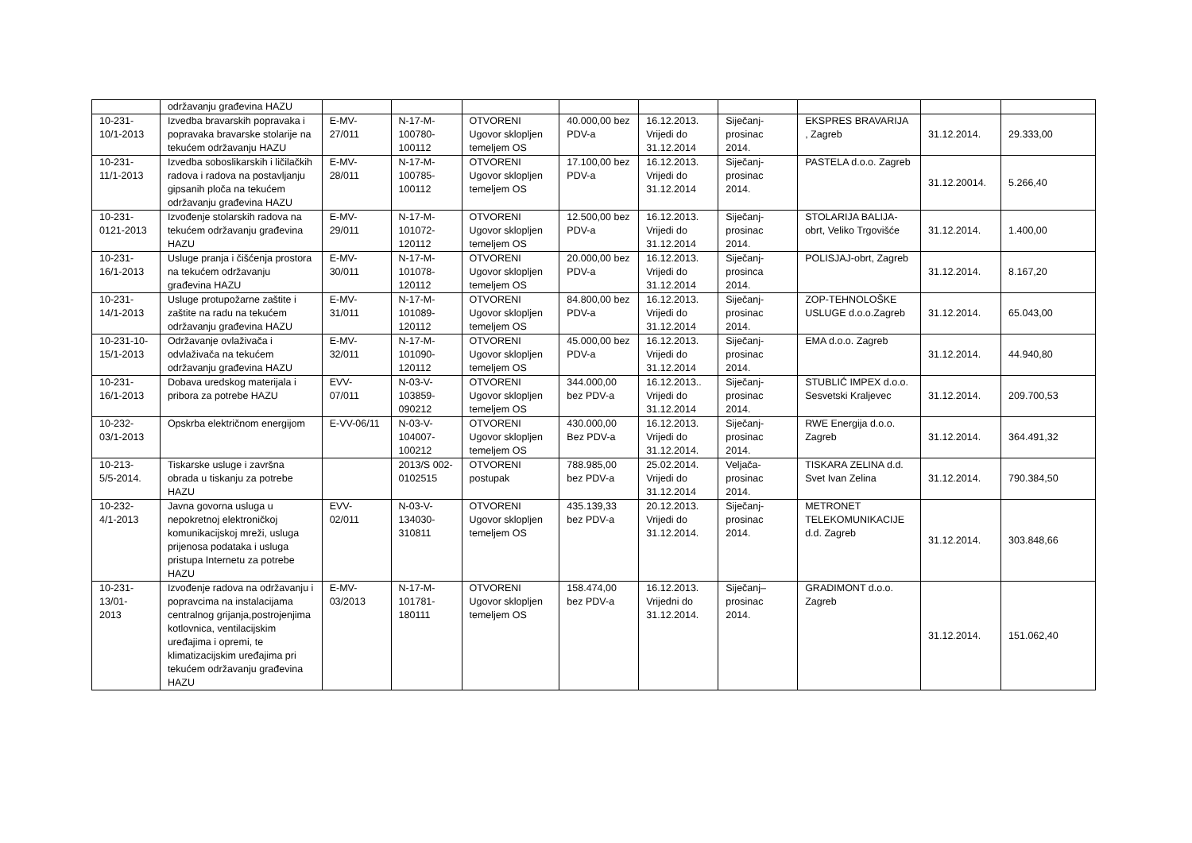| | održavanju građevina HAZU | | | | | | | | | |
| 10-231- 10/1-2013 | Izvedba bravarskih popravaka i popravaka bravarske stolarije na tekućem održavanju HAZU | E-MV- 27/011 | N-17-M- 100780- 100112 | OTVORENI Ugovor sklopljen temeljem OS | 40.000,00 bez PDV-a | 16.12.2013. Vrijedi do 31.12.2014 | Siječanj- prosinac 2014. | EKSPRES BRAVARIJA , Zagreb | 31.12.2014. | 29.333,00 |
| 10-231- 11/1-2013 | Izvedba soboslikarskih i ličilačkih radova i radova na postavljanju gipsanih ploča na tekućem održavanju građevina HAZU | E-MV- 28/011 | N-17-M- 100785- 100112 | OTVORENI Ugovor sklopljen temeljem OS | 17.100,00 bez PDV-a | 16.12.2013. Vrijedi do 31.12.2014 | Siječanj- prosinac 2014. | PASTELA d.o.o. Zagreb | 31.12.20014. | 5.266,40 |
| 10-231- 0121-2013 | Izvođenje stolarskih radova na tekućem održavanju građevina HAZU | E-MV- 29/011 | N-17-M- 101072- 120112 | OTVORENI Ugovor sklopljen temeljem OS | 12.500,00 bez PDV-a | 16.12.2013. Vrijedi do 31.12.2014 | Siječanj- prosinac 2014. | STOLARIJA BALIJA-obrt, Veliko Trgovišće | 31.12.2014. | 1.400,00 |
| 10-231- 16/1-2013 | Usluge pranja i čišćenja prostora na tekućem održavanju građevina HAZU | E-MV- 30/011 | N-17-M- 101078- 120112 | OTVORENI Ugovor sklopljen temeljem OS | 20.000,00 bez PDV-a | 16.12.2013. Vrijedi do 31.12.2014 | Siječanj- prosinca 2014. | POLISJAJ-obrt, Zagreb | 31.12.2014. | 8.167,20 |
| 10-231- 14/1-2013 | Usluge protupožarne zaštite i zaštite na radu na tekućem održavanju građevina HAZU | E-MV- 31/011 | N-17-M- 101089- 120112 | OTVORENI Ugovor sklopljen temeljem OS | 84.800,00 bez PDV-a | 16.12.2013. Vrijedi do 31.12.2014 | Siječanj- prosinac 2014. | ZOP-TEHNOLOŠKE USLUGE d.o.o.Zagreb | 31.12.2014. | 65.043,00 |
| 10-231-10- 15/1-2013 | Održavanje ovlaživača i odvlaživača na tekućem održavanju građevina HAZU | E-MV- 32/011 | N-17-M- 101090- 120112 | OTVORENI Ugovor sklopljen temeljem OS | 45.000,00 bez PDV-a | 16.12.2013. Vrijedi do 31.12.2014 | Siječanj- prosinac 2014. | EMA d.o.o. Zagreb | 31.12.2014. | 44.940,80 |
| 10-231- 16/1-2013 | Dobava uredskog materijala i pribora za potrebe HAZU | EVV- 07/011 | N-03-V- 103859- 090212 | OTVORENI Ugovor sklopljen temeljem OS | 344.000,00 bez PDV-a | 16.12.2013.. Vrijedi do 31.12.2014 | Siječanj- prosinac 2014. | STUBLIĆ IMPEX d.o.o. Sesvetski Kraljevec | 31.12.2014. | 209.700,53 |
| 10-232- 03/1-2013 | Opskrba električnom energijom | E-VV-06/11 | N-03-V- 104007- 100212 | OTVORENI Ugovor sklopljen temeljem OS | 430.000,00 Bez PDV-a | 16.12.2013. Vrijedi do 31.12.2014. | Siječanj- prosinac 2014. | RWE Energija d.o.o. Zagreb | 31.12.2014. | 364.491,32 |
| 10-213- 5/5-2014. | Tiskarske usluge i završna obrada u tiskanju za potrebe HAZU | | 2013/S 002-0102515 | OTVORENI postupak | 788.985,00 bez PDV-a | 25.02.2014. Vrijedi do 31.12.2014 | Veljača- prosinac 2014. | TISKARA ZELINA d.d. Svet Ivan Zelina | 31.12.2014. | 790.384,50 |
| 10-232- 4/1-2013 | Javna govorna usluga u nepokretnoj elektroničkoj komunikacijskoj mreži, usluga prijenosa podataka i usluga pristupa Internetu za potrebe HAZU | EVV- 02/011 | N-03-V- 134030- 310811 | OTVORENI Ugovor sklopljen temeljem OS | 435.139,33 bez PDV-a | 20.12.2013. Vrijedi do 31.12.2014. | Siječanj- prosinac 2014. | METRONET TELEKOMUNIKACIJE d.d. Zagreb | 31.12.2014. | 303.848,66 |
| 10-231- 13/01- 2013 | Izvođenje radova na održavanju i popravcima na instalacijama centralnog grijanja,postrojenjima kotlovnica, ventilacijskim uređajima i opremi, te klimatizacijskim uređajima pri tekućem održavanju građevina HAZU | E-MV- 03/2013 | N-17-M- 101781- 180111 | OTVORENI Ugovor sklopljen temeljem OS | 158.474,00 bez PDV-a | 16.12.2013. Vrijedni do 31.12.2014. | Siječanj– prosinac 2014. | GRADIMONT d.o.o. Zagreb | 31.12.2014. | 151.062,40 |